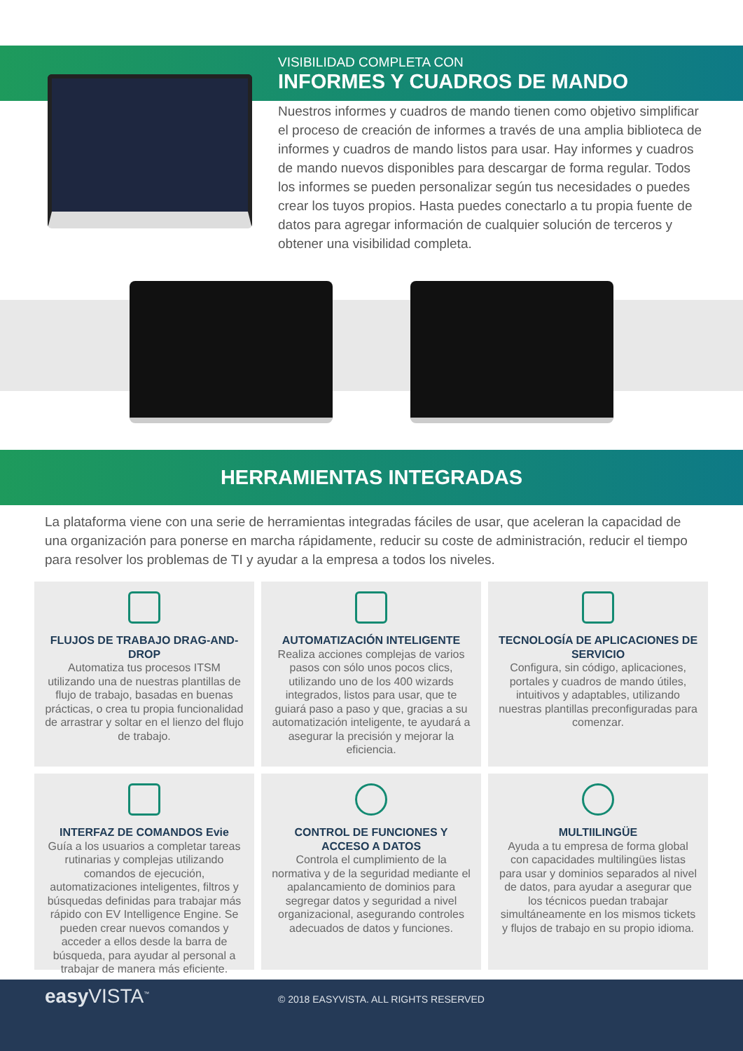VISIBILIDAD COMPLETA CON
INFORMES Y CUADROS DE MANDO
Nuestros informes y cuadros de mando tienen como objetivo simplificar el proceso de creación de informes a través de una amplia biblioteca de informes y cuadros de mando listos para usar. Hay informes y cuadros de mando nuevos disponibles para descargar de forma regular. Todos los informes se pueden personalizar según tus necesidades o puedes crear los tuyos propios. Hasta puedes conectarlo a tu propia fuente de datos para agregar información de cualquier solución de terceros y obtener una visibilidad completa.
HERRAMIENTAS INTEGRADAS
La plataforma viene con una serie de herramientas integradas fáciles de usar, que aceleran la capacidad de una organización para ponerse en marcha rápidamente, reducir su coste de administración, reducir el tiempo para resolver los problemas de TI y ayudar a la empresa a todos los niveles.
FLUJOS DE TRABAJO DRAG-AND-DROP
Automatiza tus procesos ITSM utilizando una de nuestras plantillas de flujo de trabajo, basadas en buenas prácticas, o crea tu propia funcionalidad de arrastrar y soltar en el lienzo del flujo de trabajo.
AUTOMATIZACIÓN INTELIGENTE
Realiza acciones complejas de varios pasos con sólo unos pocos clics, utilizando uno de los 400 wizards integrados, listos para usar, que te guiará paso a paso y que, gracias a su automatización inteligente, te ayudará a asegurar la precisión y mejorar la eficiencia.
TECNOLOGÍA DE APLICACIONES DE SERVICIO
Configura, sin código, aplicaciones, portales y cuadros de mando útiles, intuitivos y adaptables, utilizando nuestras plantillas preconfiguradas para comenzar.
INTERFAZ DE COMANDOS Evie
Guía a los usuarios a completar tareas rutinarias y complejas utilizando comandos de ejecución, automatizaciones inteligentes, filtros y búsquedas definidas para trabajar más rápido con EV Intelligence Engine. Se pueden crear nuevos comandos y acceder a ellos desde la barra de búsqueda, para ayudar al personal a trabajar de manera más eficiente.
CONTROL DE FUNCIONES Y ACCESO A DATOS
Controla el cumplimiento de la normativa y de la seguridad mediante el apalancamiento de dominios para segregar datos y seguridad a nivel organizacional, asegurando controles adecuados de datos y funciones.
MULTIILINGÜE
Ayuda a tu empresa de forma global con capacidades multilingües listas para usar y dominios separados al nivel de datos, para ayudar a asegurar que los técnicos puedan trabajar simultáneamente en los mismos tickets y flujos de trabajo en su propio idioma.
easy VISTA<sup>™</sup>
© 2018 EASYVISTA. ALL RIGHTS RESERVED